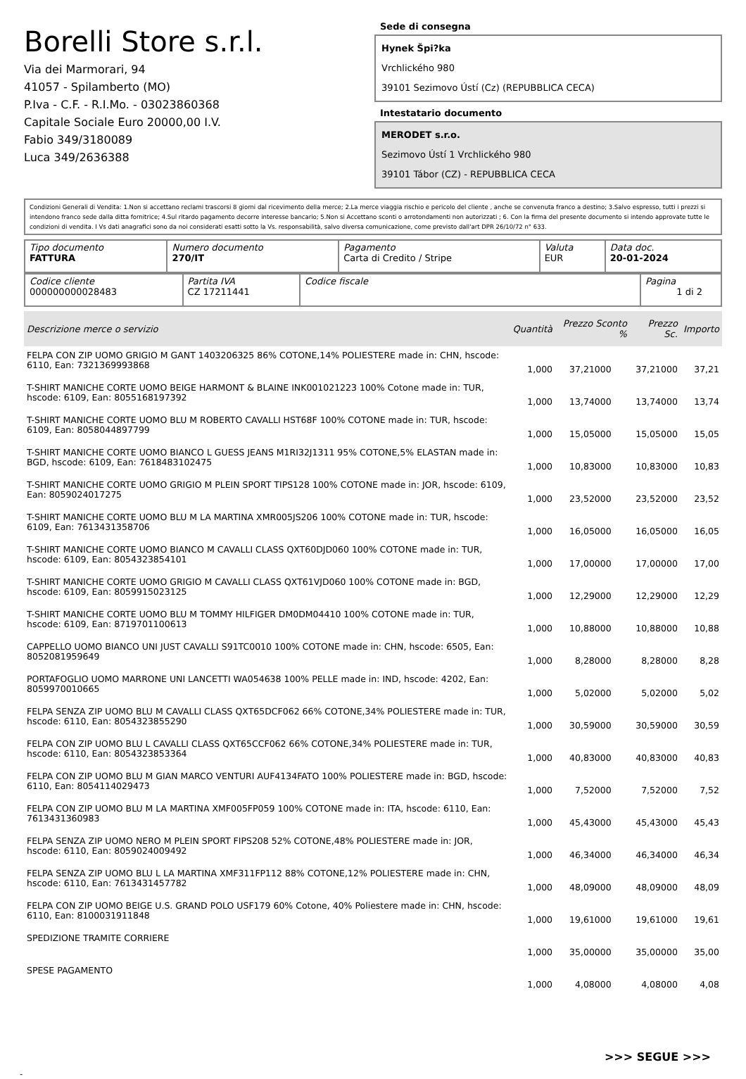Borelli Store s.r.l.
Via dei Marmorari, 94
41057 - Spilamberto (MO)
P.Iva - C.F. - R.I.Mo. - 03023860368
Capitale Sociale Euro 20000,00 I.V.
Fabio 349/3180089
Luca 349/2636388
Sede di consegna
Hynek Špi?ka
Vrchlického 980
39101 Sezimovo Ústí (Cz) (REPUBBLICA CECA)
Intestatario documento
MERODET s.r.o.
Sezimovo Ústí 1 Vrchlického 980
39101 Tábor (CZ) - REPUBBLICA CECA
Condizioni Generali di Vendita: 1.Non si accettano reclami trascorsi 8 giorni dal ricevimento della merce; 2.La merce viaggia rischio e pericolo del cliente , anche se convenuta franco a destino; 3.Salvo espresso, tutti i prezzi si intendono franco sede dalla ditta fornitrice; 4.Sul ritardo pagamento decorre interesse bancario; 5.Non si Accettano sconti o arrotondamenti non autorizzati ; 6. Con la firma del presente documento si intendo approvate tutte le condizioni di vendita. I Vs dati anagrafici sono da noi considerati esatti sotto la Vs. responsabilità, salvo diversa comunicazione, come previsto dall'art DPR 26/10/72 n° 633.
| Tipo documento FATTURA | Numero documento 270/IT | Pagamento Carta di Credito / Stripe | Valuta EUR | Data doc. 20-01-2024 |
| Codice cliente 000000000028483 | Partita IVA CZ 17211441 | Codice fiscale | Pagina 1 di 2 |
| Descrizione merce o servizio | Quantità | Prezzo Sconto % | Prezzo Sc. | Importo |
| --- | --- | --- | --- | --- |
| FELPA CON ZIP UOMO GRIGIO M GANT 1403206325 86% COTONE,14% POLIESTERE made in: CHN, hscode: 6110, Ean: 7321369993868 | 1,000 | 37,21000 | 37,21000 | 37,21 |
| T-SHIRT MANICHE CORTE UOMO BEIGE HARMONT & BLAINE INK001021223 100% Cotone made in: TUR, hscode: 6109, Ean: 8055168197392 | 1,000 | 13,74000 | 13,74000 | 13,74 |
| T-SHIRT MANICHE CORTE UOMO BLU M ROBERTO CAVALLI HST68F 100% COTONE made in: TUR, hscode: 6109, Ean: 8058044897799 | 1,000 | 15,05000 | 15,05000 | 15,05 |
| T-SHIRT MANICHE CORTE UOMO BIANCO L GUESS JEANS M1RI32J1311 95% COTONE,5% ELASTAN made in: BGD, hscode: 6109, Ean: 7618483102475 | 1,000 | 10,83000 | 10,83000 | 10,83 |
| T-SHIRT MANICHE CORTE UOMO GRIGIO M PLEIN SPORT TIPS128 100% COTONE made in: JOR, hscode: 6109, Ean: 8059024017275 | 1,000 | 23,52000 | 23,52000 | 23,52 |
| T-SHIRT MANICHE CORTE UOMO BLU M LA MARTINA XMR005JS206 100% COTONE made in: TUR, hscode: 6109, Ean: 7613431358706 | 1,000 | 16,05000 | 16,05000 | 16,05 |
| T-SHIRT MANICHE CORTE UOMO BIANCO M CAVALLI CLASS QXT60DJD060 100% COTONE made in: TUR, hscode: 6109, Ean: 8054323854101 | 1,000 | 17,00000 | 17,00000 | 17,00 |
| T-SHIRT MANICHE CORTE UOMO GRIGIO M CAVALLI CLASS QXT61VJD060 100% COTONE made in: BGD, hscode: 6109, Ean: 8059915023125 | 1,000 | 12,29000 | 12,29000 | 12,29 |
| T-SHIRT MANICHE CORTE UOMO BLU M TOMMY HILFIGER DM0DM04410 100% COTONE made in: TUR, hscode: 6109, Ean: 8719701100613 | 1,000 | 10,88000 | 10,88000 | 10,88 |
| CAPPELLO UOMO BIANCO UNI JUST CAVALLI S91TC0010 100% COTONE made in: CHN, hscode: 6505, Ean: 8052081959649 | 1,000 | 8,28000 | 8,28000 | 8,28 |
| PORTAFOGLIO UOMO MARRONE UNI LANCETTI WA054638 100% PELLE made in: IND, hscode: 4202, Ean: 8059970010665 | 1,000 | 5,02000 | 5,02000 | 5,02 |
| FELPA SENZA ZIP UOMO BLU M CAVALLI CLASS QXT65DCF062 66% COTONE,34% POLIESTERE made in: TUR, hscode: 6110, Ean: 8054323855290 | 1,000 | 30,59000 | 30,59000 | 30,59 |
| FELPA CON ZIP UOMO BLU L CAVALLI CLASS QXT65CCF062 66% COTONE,34% POLIESTERE made in: TUR, hscode: 6110, Ean: 8054323853364 | 1,000 | 40,83000 | 40,83000 | 40,83 |
| FELPA CON ZIP UOMO BLU M GIAN MARCO VENTURI AUF4134FATO 100% POLIESTERE made in: BGD, hscode: 6110, Ean: 8054114029473 | 1,000 | 7,52000 | 7,52000 | 7,52 |
| FELPA CON ZIP UOMO BLU M LA MARTINA XMF005FP059 100% COTONE made in: ITA, hscode: 6110, Ean: 7613431360983 | 1,000 | 45,43000 | 45,43000 | 45,43 |
| FELPA SENZA ZIP UOMO NERO M PLEIN SPORT FIPS208 52% COTONE,48% POLIESTERE made in: JOR, hscode: 6110, Ean: 8059024009492 | 1,000 | 46,34000 | 46,34000 | 46,34 |
| FELPA SENZA ZIP UOMO BLU L LA MARTINA XMF311FP112 88% COTONE,12% POLIESTERE made in: CHN, hscode: 6110, Ean: 7613431457782 | 1,000 | 48,09000 | 48,09000 | 48,09 |
| FELPA CON ZIP UOMO BEIGE U.S. GRAND POLO USF179 60% Cotone, 40% Poliestere made in: CHN, hscode: 6110, Ean: 8100031911848 | 1,000 | 19,61000 | 19,61000 | 19,61 |
| SPEDIZIONE TRAMITE CORRIERE | 1,000 | 35,00000 | 35,00000 | 35,00 |
| SPESE PAGAMENTO | 1,000 | 4,08000 | 4,08000 | 4,08 |
>>> SEGUE >>>
-